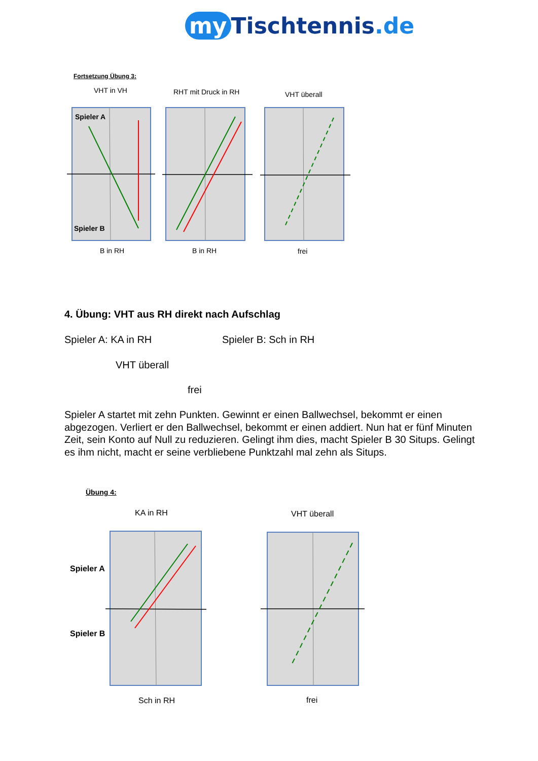my Tischtennis.de
Fortsetzung Übung 3:
VHT in VH RHT mit Druck in RH VHT überall
Spieler A
Spieler B
B in RH B in RH frei
4. Übung: VHT aus RH direkt nach Aufschlag
Spieler A: KA in RH Spieler B: Sch in RH
VHT überall
frei
Spieler A startet mit zehn Punkten. Gewinnt er einen Ballwechsel, bekommt er einen abgezogen. Verliert er den Ballwechsel, bekommt er einen addiert. Nun hat er fünf Minuten Zeit, sein Konto auf Null zu reduzieren. Gelingt ihm dies, macht Spieler B 30 Situps. Gelingt es ihm nicht, macht er seine verbliebene Punktzahl mal zehn als Situps.
Übung 4:
KA in RH VHT überall
Spieler A
Spieler B
Sch in RH frei